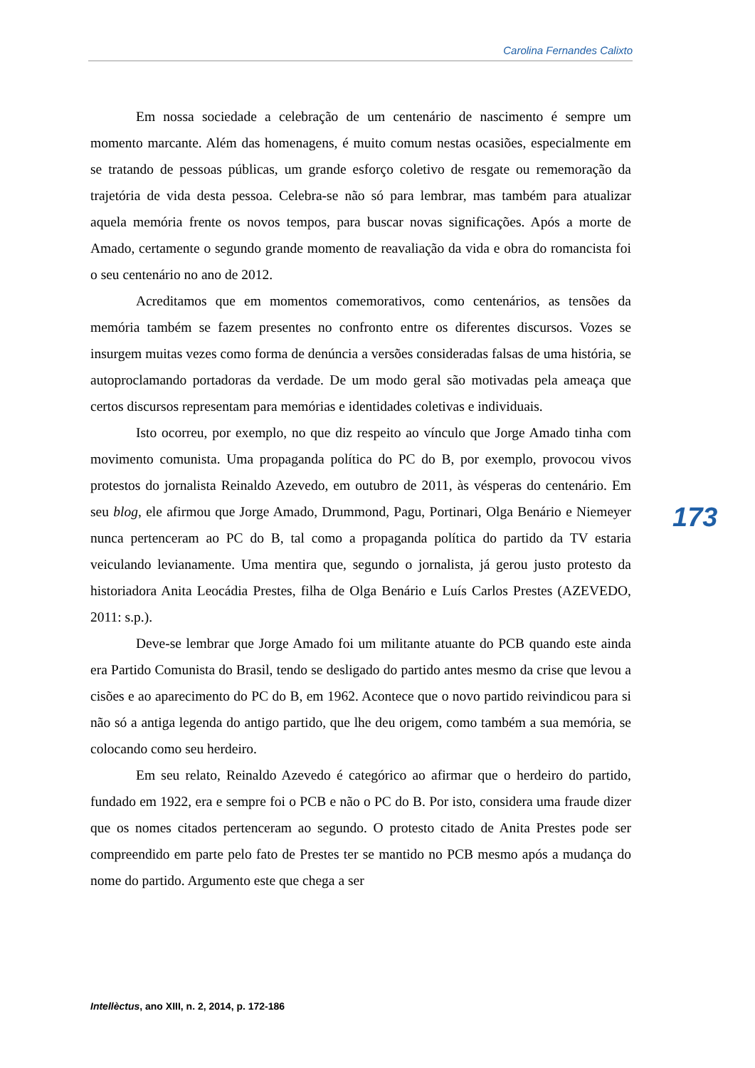Carolina Fernandes Calixto
Em nossa sociedade a celebração de um centenário de nascimento é sempre um momento marcante. Além das homenagens, é muito comum nestas ocasiões, especialmente em se tratando de pessoas públicas, um grande esforço coletivo de resgate ou rememoração da trajetória de vida desta pessoa. Celebra-se não só para lembrar, mas também para atualizar aquela memória frente os novos tempos, para buscar novas significações. Após a morte de Amado, certamente o segundo grande momento de reavaliação da vida e obra do romancista foi o seu centenário no ano de 2012.
Acreditamos que em momentos comemorativos, como centenários, as tensões da memória também se fazem presentes no confronto entre os diferentes discursos. Vozes se insurgem muitas vezes como forma de denúncia a versões consideradas falsas de uma história, se autoproclamando portadoras da verdade. De um modo geral são motivadas pela ameaça que certos discursos representam para memórias e identidades coletivas e individuais.
Isto ocorreu, por exemplo, no que diz respeito ao vínculo que Jorge Amado tinha com movimento comunista. Uma propaganda política do PC do B, por exemplo, provocou vivos protestos do jornalista Reinaldo Azevedo, em outubro de 2011, às vésperas do centenário. Em seu blog, ele afirmou que Jorge Amado, Drummond, Pagu, Portinari, Olga Benário e Niemeyer nunca pertenceram ao PC do B, tal como a propaganda política do partido da TV estaria veiculando levianamente. Uma mentira que, segundo o jornalista, já gerou justo protesto da historiadora Anita Leocádia Prestes, filha de Olga Benário e Luís Carlos Prestes (AZEVEDO, 2011: s.p.).
Deve-se lembrar que Jorge Amado foi um militante atuante do PCB quando este ainda era Partido Comunista do Brasil, tendo se desligado do partido antes mesmo da crise que levou a cisões e ao aparecimento do PC do B, em 1962. Acontece que o novo partido reivindicou para si não só a antiga legenda do antigo partido, que lhe deu origem, como também a sua memória, se colocando como seu herdeiro.
Em seu relato, Reinaldo Azevedo é categórico ao afirmar que o herdeiro do partido, fundado em 1922, era e sempre foi o PCB e não o PC do B. Por isto, considera uma fraude dizer que os nomes citados pertenceram ao segundo. O protesto citado de Anita Prestes pode ser compreendido em parte pelo fato de Prestes ter se mantido no PCB mesmo após a mudança do nome do partido. Argumento este que chega a ser
173
Intellèctus, ano XIII, n. 2, 2014, p. 172-186